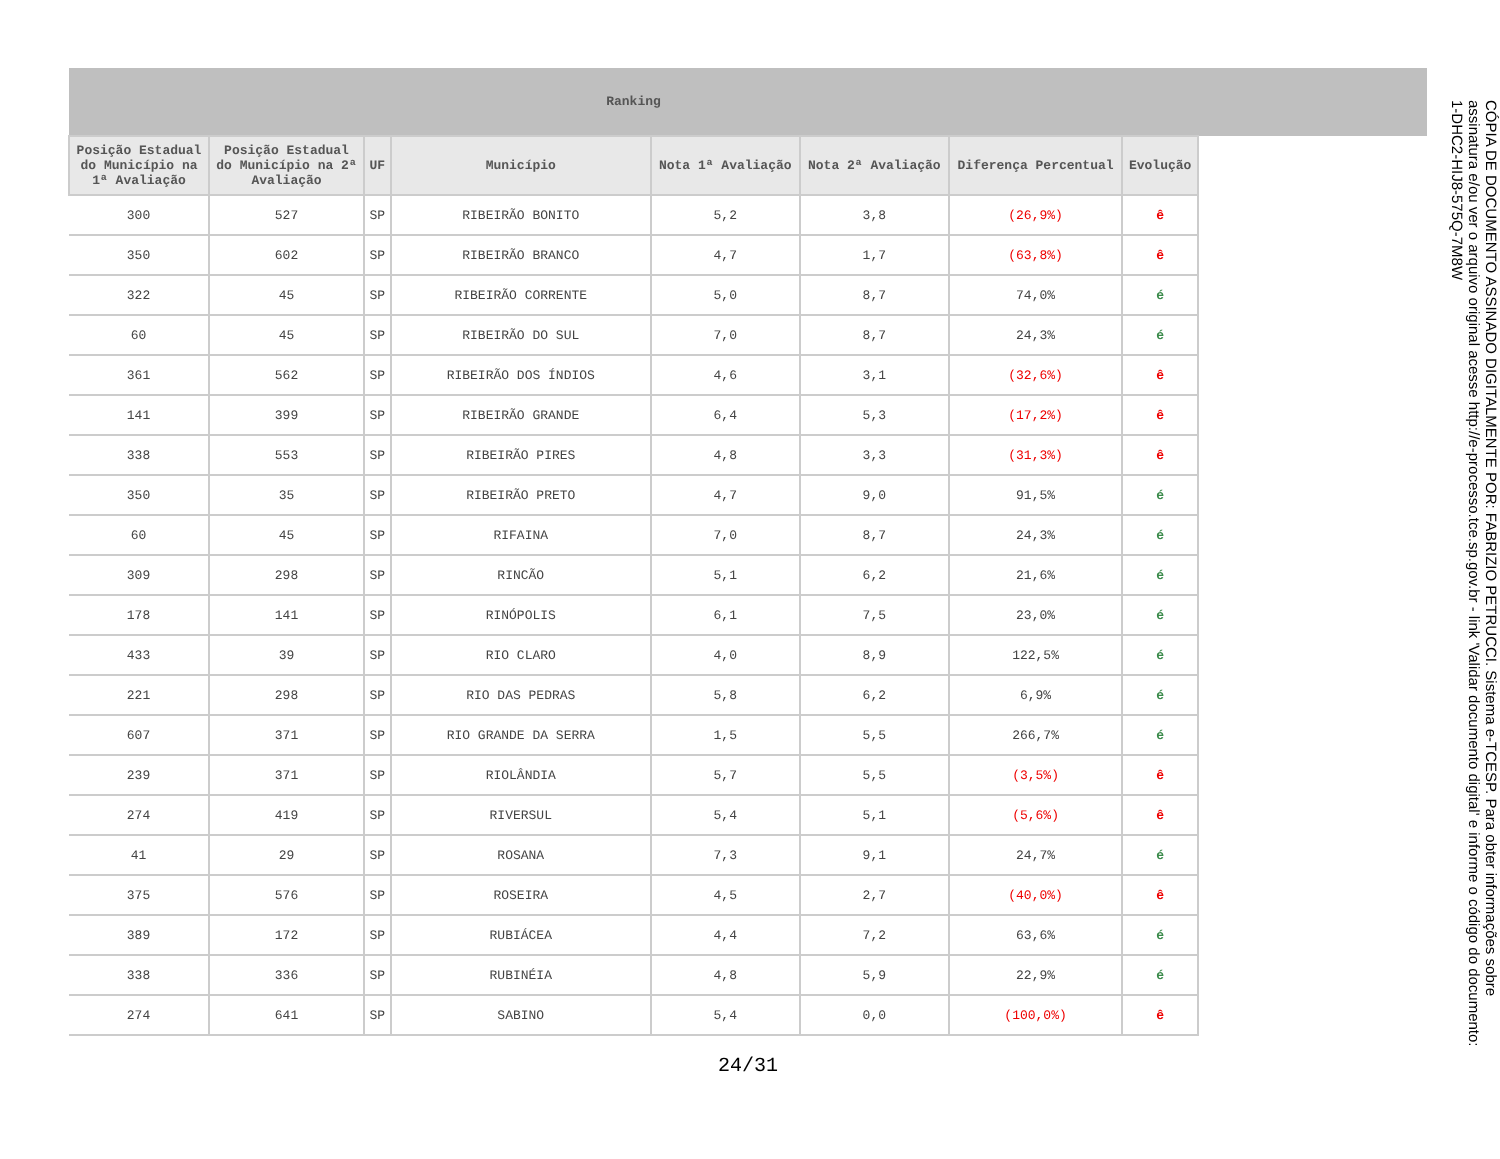| Ranking | | | | | | | | |
| --- | --- | --- | --- | --- | --- | --- | --- | --- |
| Posição Estadual do Município na 1ª Avaliação | Posição Estadual do Município na 2ª Avaliação | UF | Município | Nota 1ª Avaliação | Nota 2ª Avaliação | Diferença Percentual | Evolução | |
| 300 | 527 | SP | RIBEIRÃO BONITO | 5,2 | 3,8 | (26,9%) | ê | |
| 350 | 602 | SP | RIBEIRÃO BRANCO | 4,7 | 1,7 | (63,8%) | ê | |
| 322 | 45 | SP | RIBEIRÃO CORRENTE | 5,0 | 8,7 | 74,0% | é | |
| 60 | 45 | SP | RIBEIRÃO DO SUL | 7,0 | 8,7 | 24,3% | é | |
| 361 | 562 | SP | RIBEIRÃO DOS ÍNDIOS | 4,6 | 3,1 | (32,6%) | ê | |
| 141 | 399 | SP | RIBEIRÃO GRANDE | 6,4 | 5,3 | (17,2%) | ê | |
| 338 | 553 | SP | RIBEIRÃO PIRES | 4,8 | 3,3 | (31,3%) | ê | |
| 350 | 35 | SP | RIBEIRÃO PRETO | 4,7 | 9,0 | 91,5% | é | |
| 60 | 45 | SP | RIFAINA | 7,0 | 8,7 | 24,3% | é | |
| 309 | 298 | SP | RINCÃO | 5,1 | 6,2 | 21,6% | é | |
| 178 | 141 | SP | RINÓPOLIS | 6,1 | 7,5 | 23,0% | é | |
| 433 | 39 | SP | RIO CLARO | 4,0 | 8,9 | 122,5% | é | |
| 221 | 298 | SP | RIO DAS PEDRAS | 5,8 | 6,2 | 6,9% | é | |
| 607 | 371 | SP | RIO GRANDE DA SERRA | 1,5 | 5,5 | 266,7% | é | |
| 239 | 371 | SP | RIOLÂNDIA | 5,7 | 5,5 | (3,5%) | ê | |
| 274 | 419 | SP | RIVERSUL | 5,4 | 5,1 | (5,6%) | ê | |
| 41 | 29 | SP | ROSANA | 7,3 | 9,1 | 24,7% | é | |
| 375 | 576 | SP | ROSEIRA | 4,5 | 2,7 | (40,0%) | ê | |
| 389 | 172 | SP | RUBIÁCEA | 4,4 | 7,2 | 63,6% | é | |
| 338 | 336 | SP | RUBINÉIA | 4,8 | 5,9 | 22,9% | é | |
| 274 | 641 | SP | SABINO | 5,4 | 0,0 | (100,0%) | ê | |
24/31
CÓPIA DE DOCUMENTO ASSINADO DIGITALMENTE POR: FABRIZIO PETRUCCI. Sistema e-TCESP. Para obter informações sobre assinatura e/ou ver o arquivo original acesse http://e-processo.tce.sp.gov.br - link 'Validar documento digital' e informe o código do documento: 1-DHC2-HIJ8-575Q-7M8W